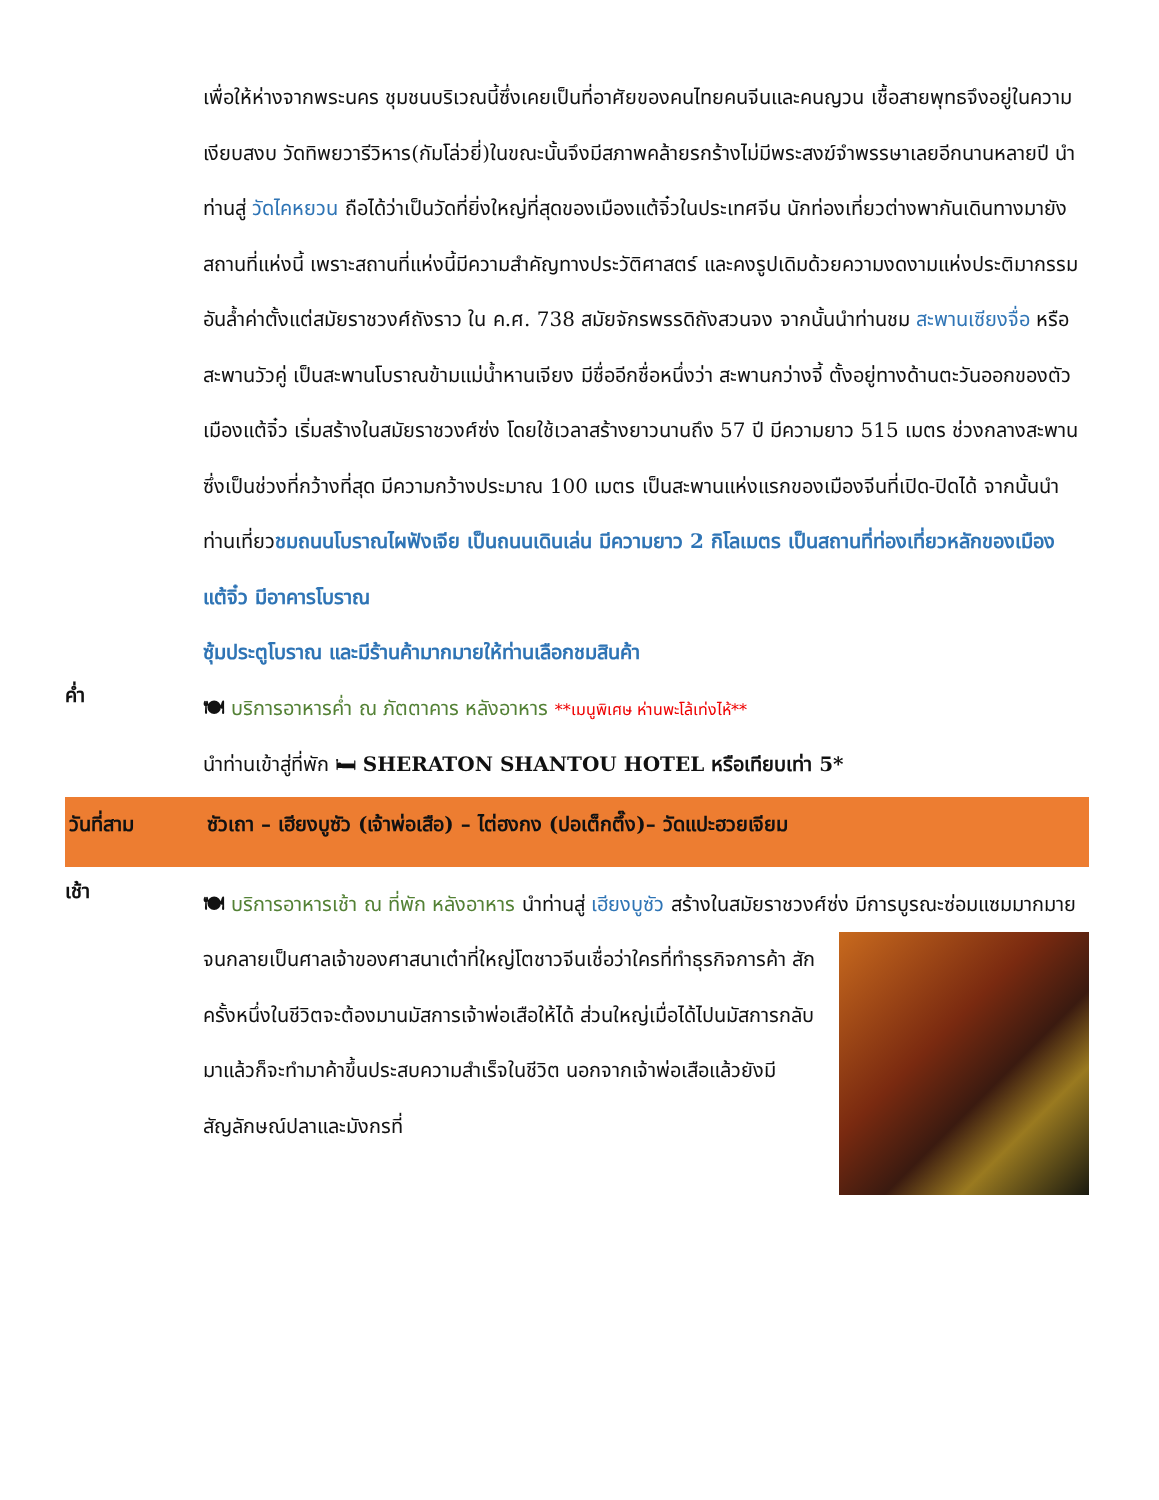เพื่อให้ห่างจากพระนคร ชุมชนบริเวณนี้ซึ่งเคยเป็นที่อาศัยของคนไทยคนจีนและคนญวน เชื้อสายพุทธจึงอยู่ในความเงียบสงบ วัดทิพยวารีวิหาร(กัมโล่วยี่)ในขณะนั้นจึงมีสภาพคล้ายรกร้างไม่มีพระสงฆ์จำพรรษาเลยอีกนานหลายปี นำท่านสู่ วัดไคหยวน ถือได้ว่าเป็นวัดที่ยิ่งใหญ่ที่สุดของเมืองแต้จิ๋วในประเทศจีน นักท่องเที่ยวต่างพากันเดินทางมายังสถานที่แห่งนี้ เพราะสถานที่แห่งนี้มีความสำคัญทางประวัติศาสตร์ และคงรูปเดิมด้วยความงดงามแห่งประติมากรรมอันล้ำค่าตั้งแต่สมัยราชวงศ์ถังราว ใน ค.ศ. 738 สมัยจักรพรรดิถังสวนจง จากนั้นนำท่านชม สะพานเซียงจื่อ หรือสะพานวัวคู่ เป็นสะพานโบราณข้ามแม่น้ำหานเจียง มีชื่ออีกชื่อหนึ่งว่า สะพานกว่างจี้ ตั้งอยู่ทางด้านตะวันออกของตัวเมืองแต้จิ๋ว เริ่มสร้างในสมัยราชวงศ์ซ่ง โดยใช้เวลาสร้างยาวนานถึง 57 ปี มีความยาว 515 เมตร ช่วงกลางสะพานซึ่งเป็นช่วงที่กว้างที่สุด มีความกว้างประมาณ 100 เมตร เป็นสะพานแห่งแรกของเมืองจีนที่เปิด-ปิดได้ จากนั้นนำท่านเที่ยวชมถนนโบราณไผฟังเจีย เป็นถนนเดินเล่น มีความยาว 2 กิโลเมตร เป็นสถานที่ท่องเที่ยวหลักของเมืองแต้จิ๋ว มีอาคารโบราณ
ซุ้มประตูโบราณ และมีร้านค้ามากมายให้ท่านเลือกชมสินค้า
ค่ำ
🍽 บริการอาหารค่ำ ณ ภัตตาคาร หลังอาหาร **เมนูพิเศษ ห่านพะโล้เท่งไห้**
นำท่านเข้าสู่ที่พัก 🛏 SHERATON SHANTOU HOTEL หรือเทียบเท่า 5*
วันที่สาม ซัวเถา – เฮียงบูซัว (เจ้าพ่อเสือ) – ไต่ฮงกง (ปอเต็กตึ๊ง)– วัดแปะฮวยเจียม
เช้า
🍽 บริการอาหารเช้า ณ ที่พัก หลังอาหาร นำท่านสู่ เฮียงบูซัว สร้างในสมัยราชวงศ์ซ่ง มี
การบูรณะซ่อมแซมมากมาย จนกลายเป็นศาลเจ้าของศาสนาเต๋าที่ใหญ่โตชาวจีนเชื่อว่าใครที่ทำธุรกิจการค้า สักครั้งหนึ่งในชีวิตจะต้องมานมัสการเจ้าพ่อเสือให้ได้ ส่วนใหญ่เมื่อได้ไปนมัสการกลับมาแล้วก็จะทำมาค้าขึ้นประสบความสำเร็จในชีวิต นอกจากเจ้าพ่อเสือแล้วยังมีสัญลักษณ์ปลาและมังกรที่